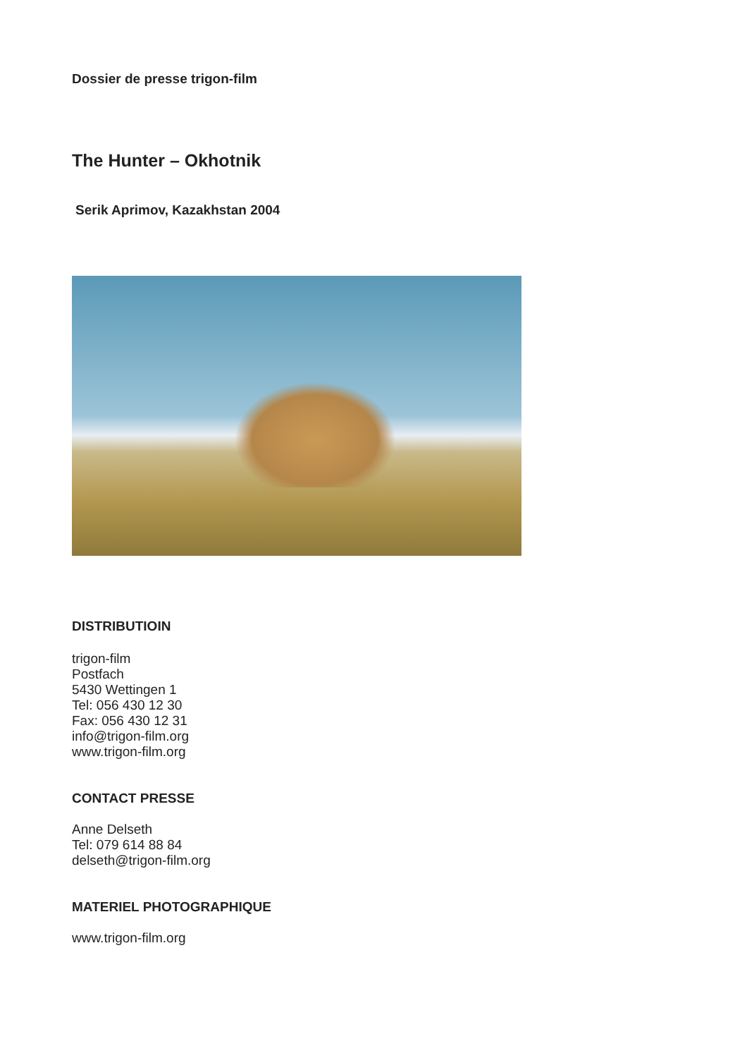Dossier de presse trigon-film
The Hunter – Okhotnik
Serik Aprimov, Kazakhstan 2004
DISTRIBUTIOIN
trigon-film
Postfach
5430 Wettingen 1
Tel: 056 430 12 30
Fax: 056 430 12 31
info@trigon-film.org
www.trigon-film.org
CONTACT PRESSE
Anne Delseth
Tel: 079 614 88 84
delseth@trigon-film.org
MATERIEL PHOTOGRAPHIQUE
www.trigon-film.org